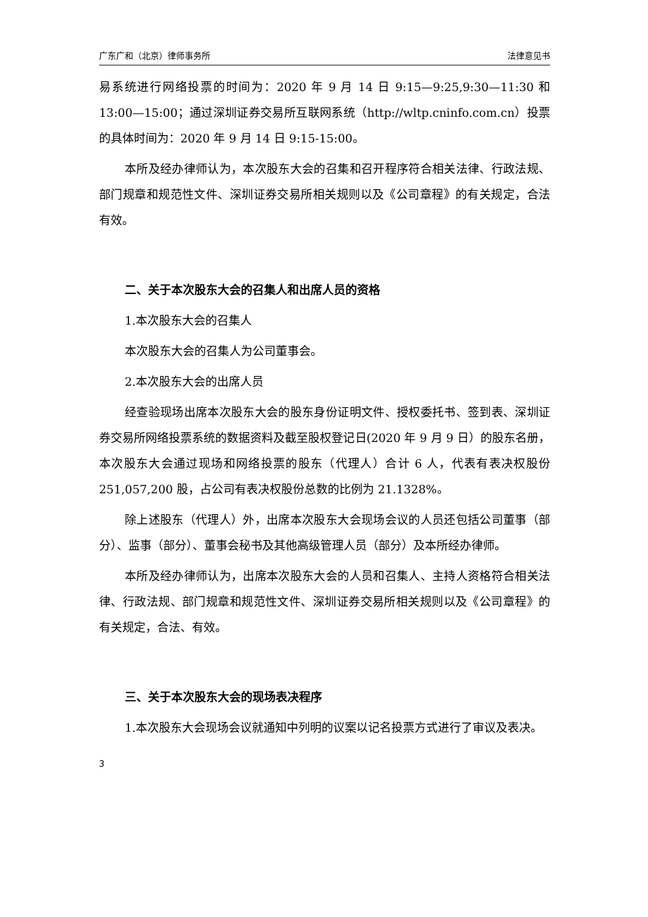广东广和（北京）律师事务所 法律意见书
易系统进行网络投票的时间为：2020 年 9 月 14 日 9:15—9:25,9:30—11:30 和 13:00—15:00；通过深圳证券交易所互联网系统（http://wltp.cninfo.com.cn）投票的具体时间为：2020 年 9 月 14 日 9:15-15:00。
本所及经办律师认为，本次股东大会的召集和召开程序符合相关法律、行政法规、部门规章和规范性文件、深圳证券交易所相关规则以及《公司章程》的有关规定，合法有效。
二、关于本次股东大会的召集人和出席人员的资格
1.本次股东大会的召集人
本次股东大会的召集人为公司董事会。
2.本次股东大会的出席人员
经查验现场出席本次股东大会的股东身份证明文件、授权委托书、签到表、深圳证券交易所网络投票系统的数据资料及截至股权登记日(2020 年 9 月 9 日）的股东名册，本次股东大会通过现场和网络投票的股东（代理人）合计 6 人，代表有表决权股份 251,057,200 股，占公司有表决权股份总数的比例为 21.1328%。
除上述股东（代理人）外，出席本次股东大会现场会议的人员还包括公司董事（部分）、监事（部分）、董事会秘书及其他高级管理人员（部分）及本所经办律师。
本所及经办律师认为，出席本次股东大会的人员和召集人、主持人资格符合相关法律、行政法规、部门规章和规范性文件、深圳证券交易所相关规则以及《公司章程》的有关规定，合法、有效。
三、关于本次股东大会的现场表决程序
1.本次股东大会现场会议就通知中列明的议案以记名投票方式进行了审议及表决。
3